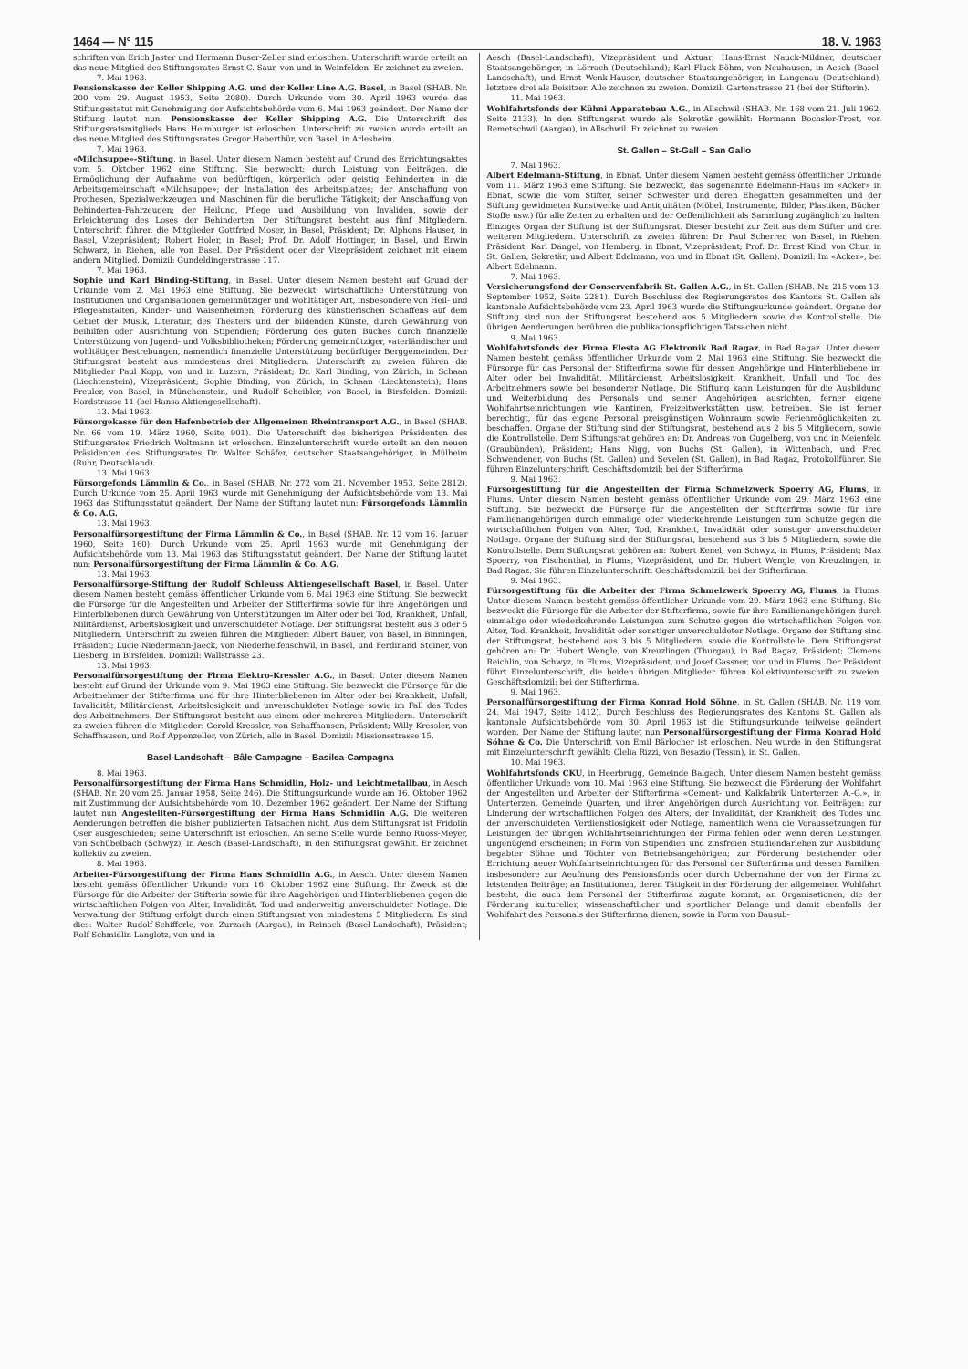1464 — N° 115 18. V. 1963
schriften von Erich Jaster und Hermann Buser-Zeller sind erloschen. Unterschrift wurde erteilt an das neue Mitglied des Stiftungsrates Ernst C. Saur, von und in Weinfelden. Er zeichnet zu zweien.
7. Mai 1963.
Pensionskasse der Keller Shipping A.G. und der Keller Line A.G. Basel, in Basel (SHAB. Nr. 200 vom 29. August 1953, Seite 2080). Durch Urkunde vom 30. April 1963 wurde das Stiftungsstatut mit Genehmigung der Aufsichtsbehörde vom 6. Mai 1963 geändert. Der Name der Stiftung lautet nun: Pensionskasse der Keller Shipping A.G. Die Unterschrift des Stiftungsratsmitglieds Hans Heimburger ist erloschen. Unterschrift zu zweien wurde erteilt an das neue Mitglied des Stiftungsrates Gregor Haberthür, von Basel, in Arlesheim.
7. Mai 1963.
«Milchsuppe»-Stiftung, in Basel. Unter diesem Namen besteht auf Grund des Errichtungsaktes vom 5. Oktober 1962 eine Stiftung. Sie bezweckt: durch Leistung von Beiträgen, die Ermöglichung der Aufnahme von bedürftigen, körperlich oder geistig Behinderten in die Arbeitsgemeinschaft «Milchsuppe»; der Installation des Arbeitsplatzes; der Anschaffung von Prothesen, Spezialwerkzeugen und Maschinen für die berufliche Tätigkeit; der Anschaffung von Behinderten-Fahrzeugen; der Heilung, Pflege und Ausbildung von Invaliden, sowie der Erleichterung des Loses der Behinderten. Der Stiftungsrat besteht aus fünf Mitgliedern. Unterschrift führen die Mitglieder Gottfried Moser, in Basel, Präsident; Dr. Alphons Hauser, in Basel, Vizepräsident; Robert Holer, in Basel; Prof. Dr. Adolf Hottinger, in Basel, und Erwin Schwarz, in Riehen, alle von Basel. Der Präsident oder der Vizepräsident zeichnet mit einem andern Mitglied. Domizil: Gundeldingerstrasse 117.
7. Mai 1963.
Sophie und Karl Binding-Stiftung, in Basel. Unter diesem Namen besteht auf Grund der Urkunde vom 2. Mai 1963 eine Stiftung. Sie bezweckt: wirtschaftliche Unterstützung von Institutionen und Organisationen gemeinnütziger und wohltätiger Art, insbesondere von Heil- und Pflegeanstalten, Kinder- und Waisenheimen; Förderung des künstlerischen Schaffens auf dem Gebiet der Musik, Literatur, des Theaters und der bildenden Künste, durch Gewährung von Beihilfen oder Ausrichtung von Stipendien; Förderung des guten Buches durch finanzielle Unterstützung von Jugend- und Volksbibliotheken; Förderung gemeinnütziger, vaterländischer und wohltätiger Bestrebungen, namentlich finanzielle Unterstützung bedürftiger Berggemeinden. Der Stiftungsrat besteht aus mindestens drei Mitgliedern. Unterschrift zu zweien führen die Mitglieder Paul Kopp, von und in Luzern, Präsident; Dr. Karl Binding, von Zürich, in Schaan (Liechtenstein), Vizepräsident; Sophie Binding, von Zürich, in Schaan (Liechtenstein); Hans Freuler, von Basel, in Münchenstein, und Rudolf Scheibler, von Basel, in Birsfelden. Domizil: Hardstrasse 11 (bei Hansa Aktiengesellschaft).
13. Mai 1963.
Fürsorgekasse für den Hafenbetrieb der Allgemeinen Rheintransport A.G., in Basel (SHAB. Nr. 66 vom 19. März 1960, Seite 901). Die Unterschrift des bisherigen Präsidenten des Stiftungsrates Friedrich Woltmann ist erloschen. Einzelunterschrift wurde erteilt an den neuen Präsidenten des Stiftungsrates Dr. Walter Schäfer, deutscher Staatsangehöriger, in Mülheim (Ruhr, Deutschland).
13. Mai 1963.
Fürsorgefonds Lämmlin & Co., in Basel (SHAB. Nr. 272 vom 21. November 1953, Seite 2812). Durch Urkunde vom 25. April 1963 wurde mit Genehmigung der Aufsichtsbehörde vom 13. Mai 1963 das Stiftungsstatut geändert. Der Name der Stiftung lautet nun: Fürsorgefonds Lämmlin & Co. A.G.
13. Mai 1963.
Personalfürsorgestiftung der Firma Lämmlin & Co., in Basel (SHAB. Nr. 12 vom 16. Januar 1960, Seite 160). Durch Urkunde vom 25. April 1963 wurde mit Genehmigung der Aufsichtsbehörde vom 13. Mai 1963 das Stiftungsstatut geändert. Der Name der Stiftung lautet nun: Personalfürsorgestiftung der Firma Lämmlin & Co. A.G.
13. Mai 1963.
Personalfürsorge-Stiftung der Rudolf Schleuss Aktiengesellschaft Basel, in Basel. Unter diesem Namen besteht gemäss öffentlicher Urkunde vom 6. Mai 1963 eine Stiftung. Sie bezweckt die Fürsorge für die Angestellten und Arbeiter der Stifterfirma sowie für ihre Angehörigen und Hinterbliebenen durch Gewährung von Unterstützungen im Alter oder bei Tod, Krankheit, Unfall, Militärdienst, Arbeitslosigkeit und unverschuldeter Notlage. Der Stiftungsrat besteht aus 3 oder 5 Mitgliedern. Unterschrift zu zweien führen die Mitglieder: Albert Bauer, von Basel, in Binningen, Präsident; Lucie Niedermann-Jaeck, von Niederhelfenschwil, in Basel, und Ferdinand Steiner, von Liesberg, in Birsfelden. Domizil: Wallstrasse 23.
13. Mai 1963.
Personalfürsorgestiftung der Firma Elektro-Kressler A.G., in Basel. Unter diesem Namen besteht auf Grund der Urkunde vom 9. Mai 1963 eine Stiftung. Sie bezweckt die Fürsorge für die Arbeitnehmer der Stifterfirma und für ihre Hinterbliebenen im Alter oder bei Krankheit, Unfall, Invalidität, Militärdienst, Arbeitslosigkeit und unverschuldeter Notlage sowie im Fall des Todes des Arbeitnehmers. Der Stiftungsrat besteht aus einem oder mehreren Mitgliedern. Unterschrift zu zweien führen die Mitglieder: Gerold Kressler, von Schaffhausen, Präsident; Willy Kressler, von Schaffhausen, und Rolf Appenzeller, von Zürich, alle in Basel. Domizil: Missionsstrasse 15.
Basel-Landschaft – Bâle-Campagne – Basilea-Campagna
8. Mai 1963.
Personalfürsorgestiftung der Firma Hans Schmidlin, Holz- und Leichtmetallbau, in Aesch (SHAB. Nr. 20 vom 25. Januar 1958, Seite 246). Die Stiftungsurkunde wurde am 16. Oktober 1962 mit Zustimmung der Aufsichtsbehörde vom 10. Dezember 1962 geändert. Der Name der Stiftung lautet nun Angestellten-Fürsorgestiftung der Firma Hans Schmidlin A.G. Die weiteren Aenderungen betreffen die bisher publizierten Tatsachen nicht. Aus dem Stiftungsrat ist Fridolin Oser ausgeschieden; seine Unterschrift ist erloschen. An seine Stelle wurde Benno Ruoss-Meyer, von Schübelbach (Schwyz), in Aesch (Basel-Landschaft), in den Stiftungsrat gewählt. Er zeichnet kollektiv zu zweien.
8. Mai 1963.
Arbeiter-Fürsorgestiftung der Firma Hans Schmidlin A.G., in Aesch. Unter diesem Namen besteht gemäss öffentlicher Urkunde vom 16. Oktober 1962 eine Stiftung. Ihr Zweck ist die Fürsorge für die Arbeiter der Stifterin sowie für ihre Angehörigen und Hinterbliebenen gegen die wirtschaftlichen Folgen von Alter, Invalidität, Tod und anderweitig unverschuldeter Notlage. Die Verwaltung der Stiftung erfolgt durch einen Stiftungsrat von mindestens 5 Mitgliedern. Es sind dies: Walter Rudolf-Schifferle, von Zurzach (Aargau), in Reinach (Basel-Landschaft), Präsident; Rolf Schmidlin-Langlotz, von und in
Aesch (Basel-Landschaft), Vizepräsident und Aktuar; Hans-Ernst Nauck-Mildner, deutscher Staatsangehöriger, in Lörrach (Deutschland); Karl Fluck-Böhm, von Neuhausen, in Aesch (Basel-Landschaft), und Ernst Wenk-Hauser, deutscher Staatsangehöriger, in Langenau (Deutschland), letztere drei als Beisitzer. Alle zeichnen zu zweien. Domizil: Gartenstrasse 21 (bei der Stifterin).
11. Mai 1963.
Wohlfahrtsfonds der Kühni Apparatebau A.G., in Allschwil (SHAB. Nr. 168 vom 21. Juli 1962, Seite 2133). In den Stiftungsrat wurde als Sekretär gewählt: Hermann Bochsler-Trost, von Remetschwil (Aargau), in Allschwil. Er zeichnet zu zweien.
St. Gallen – St-Gall – San Gallo
7. Mai 1963.
Albert Edelmann-Stiftung, in Ebnat. Unter diesem Namen besteht gemäss öffentlicher Urkunde vom 11. März 1963 eine Stiftung. Sie bezweckt, das sogenannte Edelmann-Haus im «Acker» in Ebnat, sowie die vom Stifter, seiner Schwester und deren Ehegatten gesammelten und der Stiftung gewidmeten Kunstwerke und Antiquitäten (Möbel, Instrumente, Bilder, Plastiken, Bücher, Stoffe usw.) für alle Zeiten zu erhalten und der Oeffentlichkeit als Sammlung zugänglich zu halten. Einziges Organ der Stiftung ist der Stiftungsrat. Dieser besteht zur Zeit aus dem Stifter und drei weiteren Mitgliedern. Unterschrift zu zweien führen: Dr. Paul Scherrer, von Basel, in Riehen, Präsident; Karl Dangel, von Hemberg, in Ebnat, Vizepräsident; Prof. Dr. Ernst Kind, von Chur, in St. Gallen, Sekretär, und Albert Edelmann, von und in Ebnat (St. Gallen). Domizil: Im «Acker», bei Albert Edelmann.
7. Mai 1963.
Versicherungsfond der Conservenfabrik St. Gallen A.G., in St. Gallen (SHAB. Nr. 215 vom 13. September 1952, Seite 2281). Durch Beschluss des Regierungsrates des Kantons St. Gallen als kantonale Aufsichtsbehörde vom 23. April 1963 wurde die Stiftungsurkunde geändert. Organe der Stiftung sind nun der Stiftungsrat bestehend aus 5 Mitgliedern sowie die Kontrollstelle. Die übrigen Aenderungen berühren die publikationspflichtigen Tatsachen nicht.
9. Mai 1963.
Wohlfahrtsfonds der Firma Elesta AG Elektronik Bad Ragaz, in Bad Ragaz. Unter diesem Namen besteht gemäss öffentlicher Urkunde vom 2. Mai 1963 eine Stiftung. Sie bezweckt die Fürsorge für das Personal der Stifterfirma sowie für dessen Angehörige und Hinterbliebene im Alter oder bei Invalidität, Militärdienst, Arbeitslosigkeit, Krankheit, Unfall und Tod des Arbeitnehmers sowie bei besonderer Notlage. Die Stiftung kann Leistungen für die Ausbildung und Weiterbildung des Personals und seiner Angehörigen ausrichten, ferner eigene Wohlfahrtseinrichtungen wie Kantinen, Freizeitwerkstätten usw. betreiben. Sie ist ferner berechtigt, für das eigene Personal preisgünstigen Wohnraum sowie Ferienmöglichkeiten zu beschaffen. Organe der Stiftung sind der Stiftungsrat, bestehend aus 2 bis 5 Mitgliedern, sowie die Kontrollstelle. Dem Stiftungsrat gehören an: Dr. Andreas von Gugelberg, von und in Meienfeld (Graubünden), Präsident; Hans Nigg, von Buchs (St. Gallen), in Wittenbach, und Fred Schwendener, von Buchs (St. Gallen) und Sevelen (St. Gallen), in Bad Ragaz, Protokollführer. Sie führen Einzelunterschrift. Geschäftsdomizil: bei der Stifterfirma.
9. Mai 1963.
Fürsorgestiftung für die Angestellten der Firma Schmelzwerk Spoerry AG, Flums, in Flums. Unter diesem Namen besteht gemäss öffentlicher Urkunde vom 29. März 1963 eine Stiftung. Sie bezweckt die Fürsorge für die Angestellten der Stifterfirma sowie für ihre Familienangehörigen durch einmalige oder wiederkehrende Leistungen zum Schutze gegen die wirtschaftlichen Folgen von Alter, Tod, Krankheit, Invalidität oder sonstiger unverschuldeter Notlage. Organe der Stiftung sind der Stiftungsrat, bestehend aus 3 bis 5 Mitgliedern, sowie die Kontrollstelle. Dem Stiftungsrat gehören an: Robert Kenel, von Schwyz, in Flums, Präsident; Max Spoerry, von Fischenthal, in Flums, Vizepräsident, und Dr. Hubert Wengle, von Kreuzlingen, in Bad Ragaz. Sie führen Einzelunterschrift. Geschäftsdomizil: bei der Stifterfirma.
9. Mai 1963.
Fürsorgestiftung für die Arbeiter der Firma Schmelzwerk Spoerry AG, Flums, in Flums. Unter diesem Namen besteht gemäss öffentlicher Urkunde vom 29. März 1963 eine Stiftung. Sie bezweckt die Fürsorge für die Arbeiter der Stifterfirma, sowie für ihre Familienangehörigen durch einmalige oder wiederkehrende Leistungen zum Schutze gegen die wirtschaftlichen Folgen von Alter, Tod, Krankheit, Invalidität oder sonstiger unverschuldeter Notlage. Organe der Stiftung sind der Stiftungsrat, bestehend aus 3 bis 5 Mitgliedern, sowie die Kontrollstelle. Dem Stiftungsrat gehören an: Dr. Hubert Wengle, von Kreuzlingen (Thurgau), in Bad Ragaz, Präsident; Clemens Reichlin, von Schwyz, in Flums, Vizepräsident, und Josef Gassner, von und in Flums. Der Präsident führt Einzelunterschrift, die beiden übrigen Mitglieder führen Kollektivunterschrift zu zweien. Geschäftsdomizil: bei der Stifterfirma.
9. Mai 1963.
Personalfürsorgestiftung der Firma Konrad Hold Söhne, in St. Gallen (SHAB. Nr. 119 vom 24. Mai 1947, Seite 1412). Durch Beschluss des Regierungsrates des Kantons St. Gallen als kantonale Aufsichtsbehörde vom 30. April 1963 ist die Stiftungsurkunde teilweise geändert worden. Der Name der Stiftung lautet nun Personalfürsorgestiftung der Firma Konrad Hold Söhne & Co. Die Unterschrift von Emil Bärlocher ist erloschen. Neu wurde in den Stiftungsrat mit Einzelunterschrift gewählt: Clelia Rizzi, von Besazio (Tessin), in St. Gallen.
10. Mai 1963.
Wohlfahrtsfonds CKU, in Heerbrugg, Gemeinde Balgach. Unter diesem Namen besteht gemäss öffentlicher Urkunde vom 10. Mai 1963 eine Stiftung. Sie bezweckt die Förderung der Wohlfahrt der Angestellten und Arbeiter der Stifterfirma «Cement- und Kalkfabrik Unterterzen A.-G.», in Unterterzen, Gemeinde Quarten, und ihrer Angehörigen durch Ausrichtung von Beiträgen: zur Linderung der wirtschaftlichen Folgen des Alters, der Invalidität, der Krankheit, des Todes und der unverschuldeten Verdienstlosigkeit oder Notlage, namentlich wenn die Voraussetzungen für Leistungen der übrigen Wohlfahrtseinrichtungen der Firma fehlen oder wenn deren Leistungen ungenügend erscheinen; in Form von Stipendien und zinsfreien Studiendarlehen zur Ausbildung begabter Söhne und Töchter von Betriebsangehörigen; zur Förderung bestehender oder Errichtung neuer Wohlfahrtseinrichtungen für das Personal der Stifterfirma und dessen Familien, insbesondere zur Aeufnung des Pensionsfonds oder durch Uebernahme der von der Firma zu leistenden Beiträge; an Institutionen, deren Tätigkeit in der Förderung der allgemeinen Wohlfahrt besteht, die auch dem Personal der Stifterfirma zugute kommt; an Organisationen, die der Förderung kultureller, wissenschaftlicher und sportlicher Belange und damit ebenfalls der Wohlfahrt des Personals der Stifterfirma dienen, sowie in Form von Bausub-